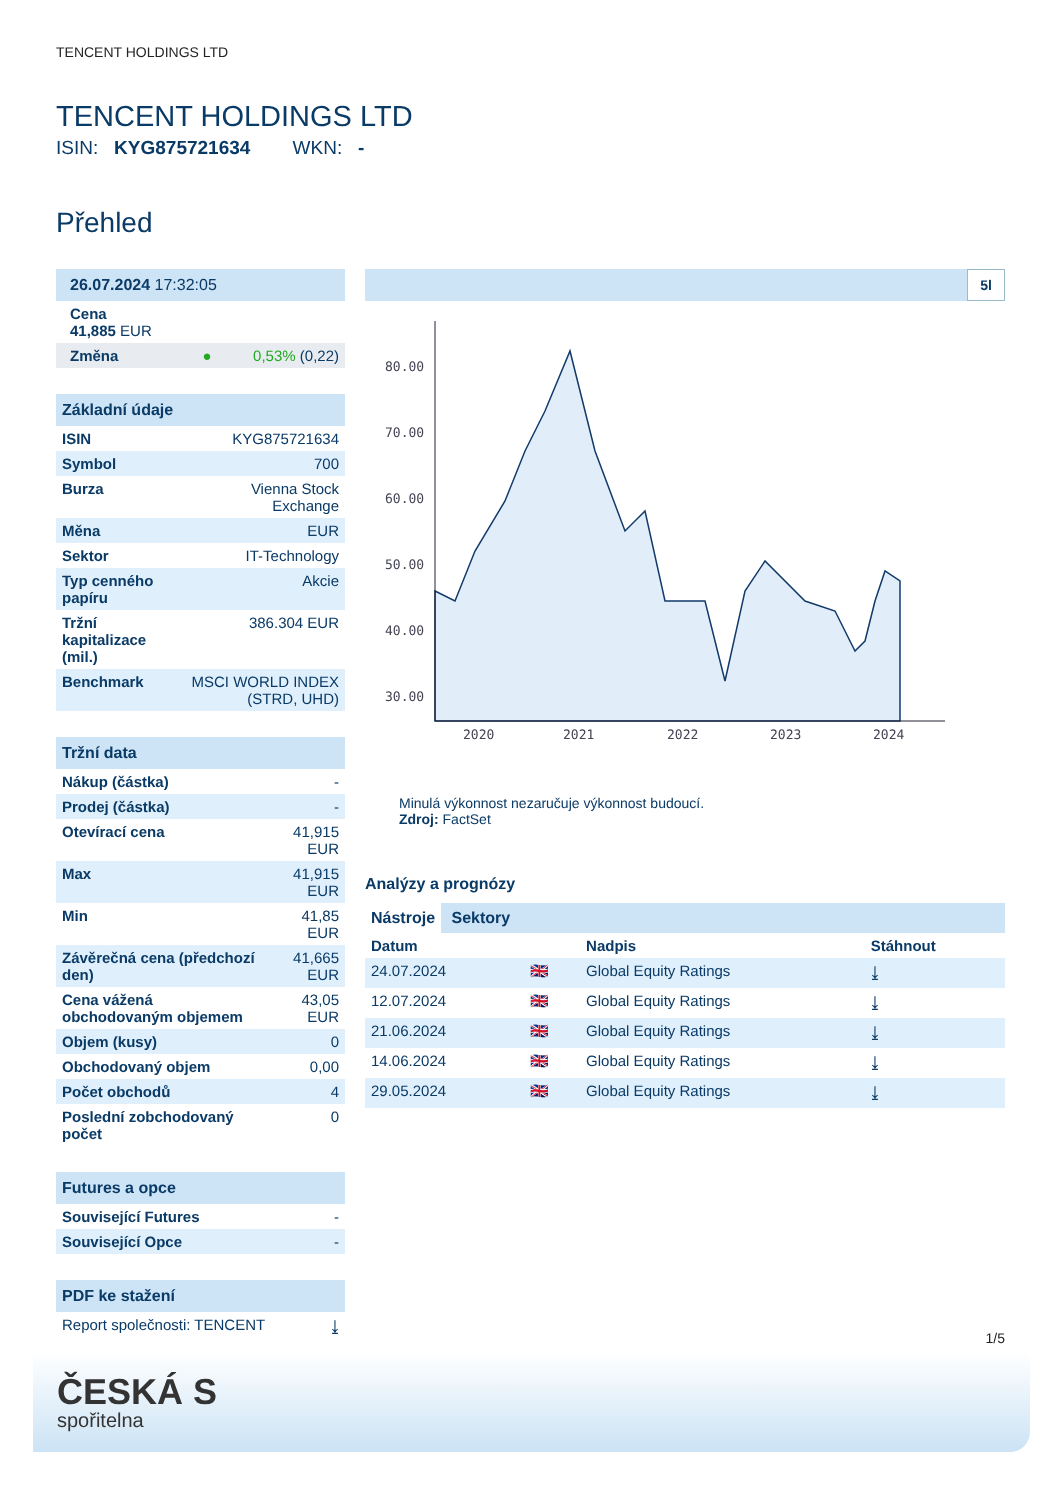TENCENT HOLDINGS LTD
TENCENT HOLDINGS LTD
ISIN: KYG875721634 WKN: -
Přehled
| 26.07.2024 17:32:05 | |
| Cena 41,885 EUR | |
| Změna ● | 0,53% (0,22) |
| Základní údaje | |
| ISIN | KYG875721634 |
| Symbol | 700 |
| Burza | Vienna Stock Exchange |
| Měna | EUR |
| Sektor | IT-Technology |
| Typ cenného papíru | Akcie |
| Tržní kapitalizace (mil.) | 386.304 EUR |
| Benchmark | MSCI WORLD INDEX (STRD, UHD) |
| Tržní data | |
| Nákup (částka) | - |
| Prodej (částka) | - |
| Otevírací cena | 41,915 EUR |
| Max | 41,915 EUR |
| Min | 41,85 EUR |
| Závěrečná cena (předchozí den) | 41,665 EUR |
| Cena vážená obchodovaným objemem | 43,05 EUR |
| Objem (kusy) | 0 |
| Obchodovaný objem | 0,00 |
| Počet obchodů | 4 |
| Poslední zobchodovaný počet | 0 |
| Futures a opce | |
| Související Futures | - |
| Související Opce | - |
| PDF ke stažení | |
| Report společnosti: TENCENT | ⤓ |
5l
80.00
70.00
60.00
50.00
40.00
30.00
2020
2021
2022
2023
2024
Minulá výkonnost nezaručuje výkonnost budoucí.
Zdroj: FactSet
Analýzy a prognózy
Nástroje Sektory
| Datum | | Nadpis | Stáhnout |
| 24.07.2024 | 🇬🇧 | Global Equity Ratings | ⤓ |
| 12.07.2024 | 🇬🇧 | Global Equity Ratings | ⤓ |
| 21.06.2024 | 🇬🇧 | Global Equity Ratings | ⤓ |
| 14.06.2024 | 🇬🇧 | Global Equity Ratings | ⤓ |
| 29.05.2024 | 🇬🇧 | Global Equity Ratings | ⤓ |
1/5
ČESKÁ S
spořitelna